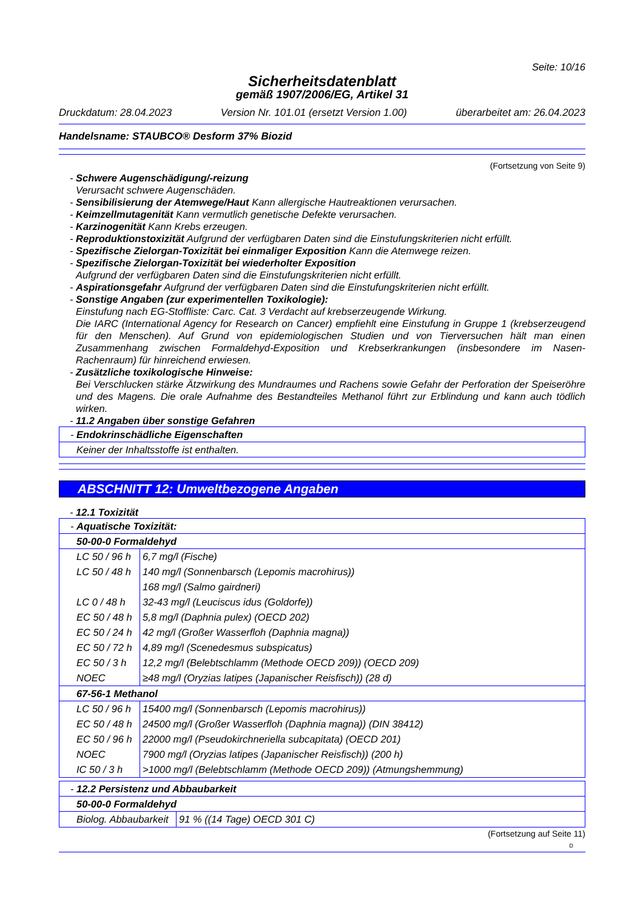Seite: 10/16
Sicherheitsdatenblatt
gemäß 1907/2006/EG, Artikel 31
Druckdatum: 28.04.2023 Version Nr. 101.01 (ersetzt Version 1.00) überarbeitet am: 26.04.2023
Handelsname: STAUBCO® Desform 37% Biozid
(Fortsetzung von Seite 9)
- Schwere Augenschädigung/-reizung
Verursacht schwere Augenschäden.
- Sensibilisierung der Atemwege/Haut Kann allergische Hautreaktionen verursachen.
- Keimzellmutagenität Kann vermutlich genetische Defekte verursachen.
- Karzinogenität Kann Krebs erzeugen.
- Reproduktionstoxizität Aufgrund der verfügbaren Daten sind die Einstufungskriterien nicht erfüllt.
- Spezifische Zielorgan-Toxizität bei einmaliger Exposition Kann die Atemwege reizen.
- Spezifische Zielorgan-Toxizität bei wiederholter Exposition
Aufgrund der verfügbaren Daten sind die Einstufungskriterien nicht erfüllt.
- Aspirationsgefahr Aufgrund der verfügbaren Daten sind die Einstufungskriterien nicht erfüllt.
- Sonstige Angaben (zur experimentellen Toxikologie):
Einstufung nach EG-Stoffliste: Carc. Cat. 3 Verdacht auf krebserzeugende Wirkung.
Die IARC (International Agency for Research on Cancer) empfiehlt eine Einstufung in Gruppe 1 (krebserzeugend für den Menschen). Auf Grund von epidemiologischen Studien und von Tierversuchen hält man einen Zusammenhang zwischen Formaldehyd-Exposition und Krebserkrankungen (insbesondere im Nasen-Rachenraum) für hinreichend erwiesen.
- Zusätzliche toxikologische Hinweise:
Bei Verschlucken stärke Ätzwirkung des Mundraumes und Rachens sowie Gefahr der Perforation der Speiseröhre und des Magens. Die orale Aufnahme des Bestandteiles Methanol führt zur Erblindung und kann auch tödlich wirken.
- 11.2 Angaben über sonstige Gefahren
- Endokrinschädliche Eigenschaften
Keiner der Inhaltsstoffe ist enthalten.
ABSCHNITT 12: Umweltbezogene Angaben
- 12.1 Toxizität
- Aquatische Toxizität:
50-00-0 Formaldehyd
| LC 50 / 96 h | 6,7 mg/l (Fische) |
| LC 50 / 48 h | 140 mg/l (Sonnenbarsch (Lepomis macrohirus)) |
| | 168 mg/l (Salmo gairdneri) |
| LC 0 / 48 h | 32-43 mg/l (Leuciscus idus (Goldorfe)) |
| EC 50 / 48 h | 5,8 mg/l (Daphnia pulex) (OECD 202) |
| EC 50 / 24 h | 42 mg/l (Großer Wasserfloh (Daphnia magna)) |
| EC 50 / 72 h | 4,89 mg/l (Scenedesmus subspicatus) |
| EC 50 / 3 h | 12,2 mg/l (Belebtschlamm (Methode OECD 209)) (OECD 209) |
| NOEC | ≥48 mg/l (Oryzias latipes (Japanischer Reisfisch)) (28 d) |
67-56-1 Methanol
| LC 50 / 96 h | 15400 mg/l (Sonnenbarsch (Lepomis macrohirus)) |
| EC 50 / 48 h | 24500 mg/l (Großer Wasserfloh (Daphnia magna)) (DIN 38412) |
| EC 50 / 96 h | 22000 mg/l (Pseudokirchneriella subcapitata) (OECD 201) |
| NOEC | 7900 mg/l (Oryzias latipes (Japanischer Reisfisch)) (200 h) |
| IC 50 / 3 h | >1000 mg/l (Belebtschlamm (Methode OECD 209)) (Atmungshemmung) |
- 12.2 Persistenz und Abbaubarkeit
50-00-0 Formaldehyd
| Biolog. Abbaubarkeit | 91 % ((14 Tage) OECD 301 C) |
(Fortsetzung auf Seite 11)
D